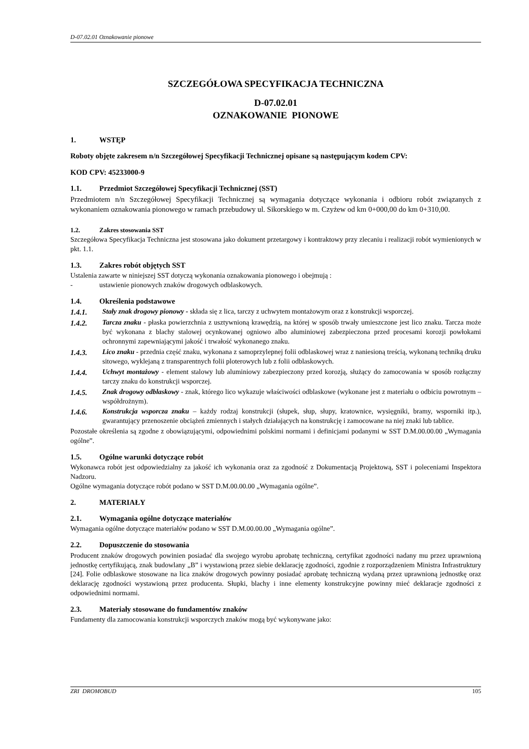D-07.02.01 Oznakowanie pionowe
SZCZEGÓŁOWA SPECYFIKACJA TECHNICZNA
D-07.02.01
OZNAKOWANIE PIONOWE
1. WSTĘP
Roboty objęte zakresem n/n Szczegółowej Specyfikacji Technicznej opisane są następującym kodem CPV:
KOD CPV: 45233000-9
1.1. Przedmiot Szczegółowej Specyfikacji Technicznej (SST)
Przedmiotem n/n Szczegółowej Specyfikacji Technicznej są wymagania dotyczące wykonania i odbioru robót związanych z wykonaniem oznakowania pionowego w ramach przebudowy ul. Sikorskiego w m. Czyżew od km 0+000,00 do km 0+310,00.
1.2. Zakres stosowania SST
Szczegółowa Specyfikacja Techniczna jest stosowana jako dokument przetargowy i kontraktowy przy zlecaniu i realizacji robót wymienionych w pkt. 1.1.
1.3. Zakres robót objętych SST
Ustalenia zawarte w niniejszej SST dotyczą wykonania oznakowania pionowego i obejmują :
- ustawienie pionowych znaków drogowych odblaskowych.
1.4. Określenia podstawowe
1.4.1. Stały znak drogowy pionowy - składa się z lica, tarczy z uchwytem montażowym oraz z konstrukcji wsporczej.
1.4.2. Tarcza znaku - płaska powierzchnia z usztywnioną krawędzią, na której w sposób trwały umieszczone jest lico znaku. Tarcza może być wykonana z blachy stalowej ocynkowanej ogniowo albo aluminiowej zabezpieczona przed procesami korozji powłokami ochronnymi zapewniającymi jakość i trwałość wykonanego znaku.
1.4.3. Lico znaku - przednia część znaku, wykonana z samoprzylepnej folii odblaskowej wraz z naniesioną treścią, wykonaną techniką druku sitowego, wyklejaną z transparentnych folii ploterowych lub z folii odblaskowych.
1.4.4. Uchwyt montażowy - element stalowy lub aluminiowy zabezpieczony przed korozją, służący do zamocowania w sposób rozłączny tarczy znaku do konstrukcji wsporczej.
1.4.5. Znak drogowy odblaskowy - znak, którego lico wykazuje właściwości odblaskowe (wykonane jest z materiału o odbiciu powrotnym – współdrożnym).
1.4.6. Konstrukcja wsporcza znaku – każdy rodzaj konstrukcji (słupek, słup, słupy, kratownice, wysięgniki, bramy, wsporniki itp.), gwarantujący przenoszenie obciążeń zmiennych i stałych działających na konstrukcję i zamocowane na niej znaki lub tablice.
Pozostałe określenia są zgodne z obowiązującymi, odpowiednimi polskimi normami i definicjami podanymi w SST D.M.00.00.00 „Wymagania ogólne”.
1.5. Ogólne warunki dotyczące robót
Wykonawca robót jest odpowiedzialny za jakość ich wykonania oraz za zgodność z Dokumentacją Projektową, SST i poleceniami Inspektora Nadzoru.
Ogólne wymagania dotyczące robót podano w SST D.M.00.00.00 „Wymagania ogólne”.
2. MATERIAŁY
2.1. Wymagania ogólne dotyczące materiałów
Wymagania ogólne dotyczące materiałów podano w SST D.M.00.00.00 „Wymagania ogólne”.
2.2. Dopuszczenie do stosowania
Producent znaków drogowych powinien posiadać dla swojego wyrobu aprobatę techniczną, certyfikat zgodności nadany mu przez uprawnioną jednostkę certyfikującą, znak budowlany „B” i wystawioną przez siebie deklarację zgodności, zgodnie z rozporządzeniem Ministra Infrastruktury [24]. Folie odblaskowe stosowane na lica znaków drogowych powinny posiadać aprobatę techniczną wydaną przez uprawnioną jednostkę oraz deklarację zgodności wystawioną przez producenta. Słupki, blachy i inne elementy konstrukcyjne powinny mieć deklaracje zgodności z odpowiednimi normami.
2.3. Materiały stosowane do fundamentów znaków
Fundamenty dla zamocowania konstrukcji wsporczych znaków mogą być wykonywane jako:
ZRI DROMOBUD 105